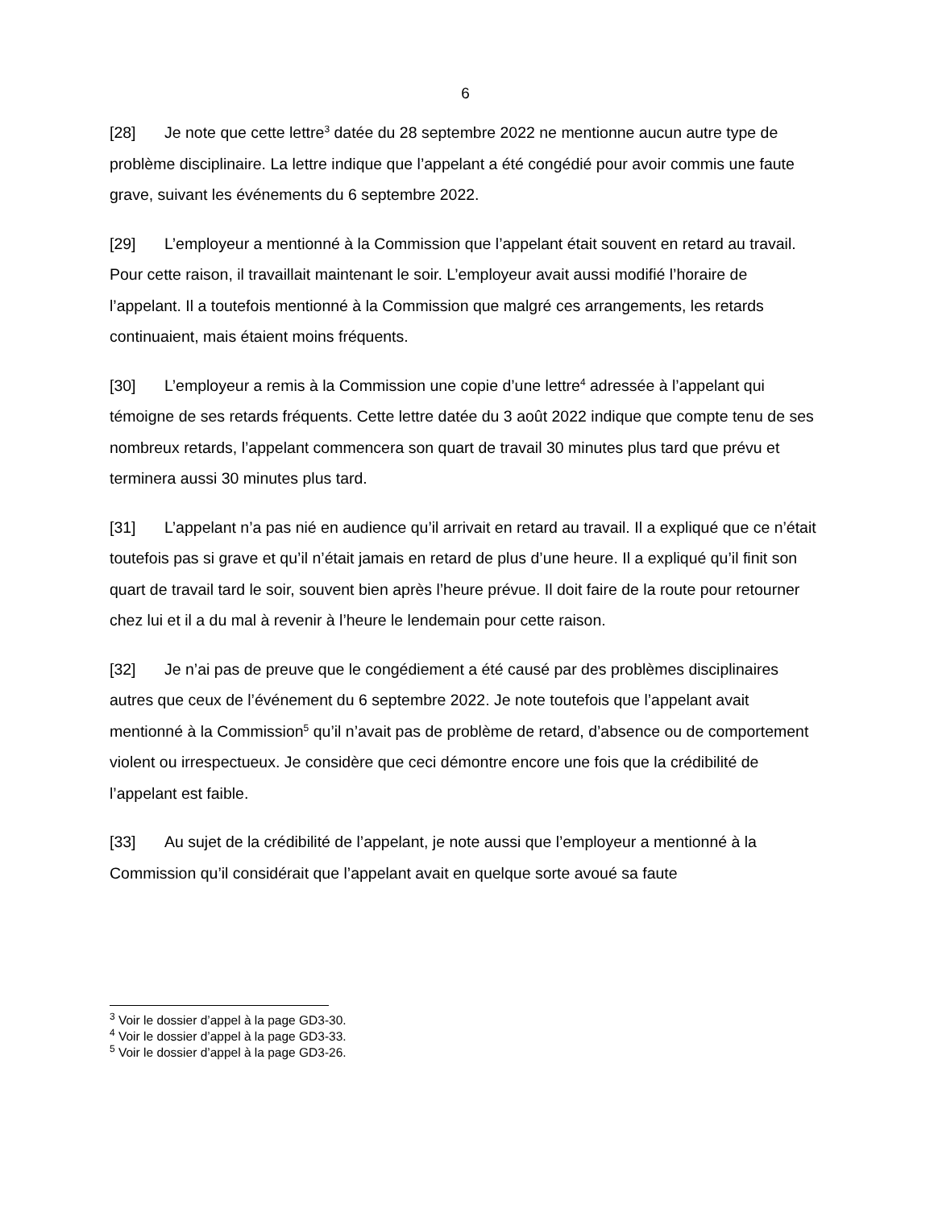6
[28] Je note que cette lettre<sup>3</sup> datée du 28 septembre 2022 ne mentionne aucun autre type de problème disciplinaire. La lettre indique que l’appelant a été congédié pour avoir commis une faute grave, suivant les événements du 6 septembre 2022.
[29] L’employeur a mentionné à la Commission que l’appelant était souvent en retard au travail. Pour cette raison, il travaillait maintenant le soir. L’employeur avait aussi modifié l’horaire de l’appelant. Il a toutefois mentionné à la Commission que malgré ces arrangements, les retards continuaient, mais étaient moins fréquents.
[30] L’employeur a remis à la Commission une copie d’une lettre<sup>4</sup> adressée à l’appelant qui témoigne de ses retards fréquents. Cette lettre datée du 3 août 2022 indique que compte tenu de ses nombreux retards, l’appelant commencera son quart de travail 30 minutes plus tard que prévu et terminera aussi 30 minutes plus tard.
[31] L’appelant n’a pas nié en audience qu’il arrivait en retard au travail. Il a expliqué que ce n’était toutefois pas si grave et qu’il n’était jamais en retard de plus d’une heure. Il a expliqué qu’il finit son quart de travail tard le soir, souvent bien après l’heure prévue. Il doit faire de la route pour retourner chez lui et il a du mal à revenir à l’heure le lendemain pour cette raison.
[32] Je n’ai pas de preuve que le congédiement a été causé par des problèmes disciplinaires autres que ceux de l’événement du 6 septembre 2022. Je note toutefois que l’appelant avait mentionné à la Commission<sup>5</sup> qu’il n’avait pas de problème de retard, d’absence ou de comportement violent ou irrespectueux. Je considère que ceci démontre encore une fois que la crédibilité de l’appelant est faible.
[33] Au sujet de la crédibilité de l’appelant, je note aussi que l’employeur a mentionné à la Commission qu’il considérait que l’appelant avait en quelque sorte avoué sa faute
<sup>3</sup> Voir le dossier d’appel à la page GD3-30.
<sup>4</sup> Voir le dossier d’appel à la page GD3-33.
<sup>5</sup> Voir le dossier d’appel à la page GD3-26.